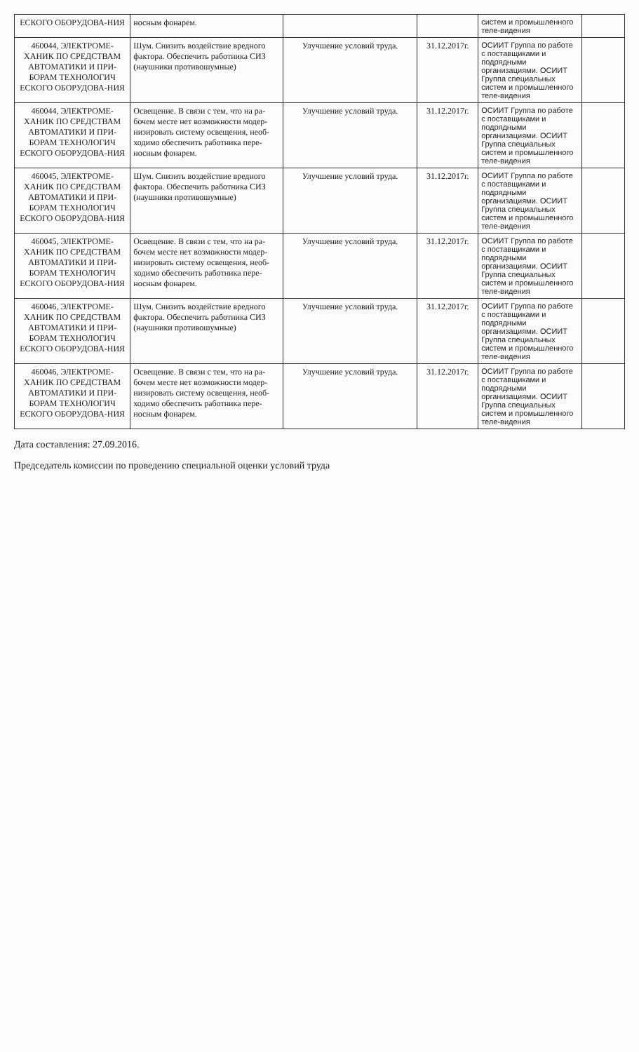| ЕСКОГО ОБОРУДОВА-НИЯ | носным фонарем. | | | систем и промышленного теле-видения | |
| 460044, ЭЛЕКТРОМЕ-ХАНИК ПО СРЕДСТВАМ АВТОМАТИКИ И ПРИ-БОРАМ ТЕХНОЛОГИЧ ЕСКОГО ОБОРУДОВА-НИЯ | Шум. Снизить воздействие вредного фактора. Обеспечить работника СИЗ (наушники противошумные) | Улучшение условий труда. | 31.12.2017г. | ОСИИТ Группа по работе с поставщиками и подрядными организациями. ОСИИТ Группа специальных систем и промышленного теле-видения | |
| 460044, ЭЛЕКТРОМЕ-ХАНИК ПО СРЕДСТВАМ АВТОМАТИКИ И ПРИ-БОРАМ ТЕХНОЛОГИЧ ЕСКОГО ОБОРУДОВА-НИЯ | Освещение. В связи с тем, что на ра-бочем месте нет возможности модер-низировать систему освещения, необ-ходимо обеспечить работника пере-носным фонарем. | Улучшение условий труда. | 31.12.2017г. | ОСИИТ Группа по работе с поставщиками и подрядными организациями. ОСИИТ Группа специальных систем и промышленного теле-видения | |
| 460045, ЭЛЕКТРОМЕ-ХАНИК ПО СРЕДСТВАМ АВТОМАТИКИ И ПРИ-БОРАМ ТЕХНОЛОГИЧ ЕСКОГО ОБОРУДОВА-НИЯ | Шум. Снизить воздействие вредного фактора. Обеспечить работника СИЗ (наушники противошумные) | Улучшение условий труда. | 31.12.2017г. | ОСИИТ Группа по работе с поставщиками и подрядными организациями. ОСИИТ Группа специальных систем и промышленного теле-видения | |
| 460045, ЭЛЕКТРОМЕ-ХАНИК ПО СРЕДСТВАМ АВТОМАТИКИ И ПРИ-БОРАМ ТЕХНОЛОГИЧ ЕСКОГО ОБОРУДОВА-НИЯ | Освещение. В связи с тем, что на ра-бочем месте нет возможности модер-низировать систему освещения, необ-ходимо обеспечить работника пере-носным фонарем. | Улучшение условий труда. | 31.12.2017г. | ОСИИТ Группа по работе с поставщиками и подрядными организациями. ОСИИТ Группа специальных систем и промышленного теле-видения | |
| 460046, ЭЛЕКТРОМЕ-ХАНИК ПО СРЕДСТВАМ АВТОМАТИКИ И ПРИ-БОРАМ ТЕХНОЛОГИЧ ЕСКОГО ОБОРУДОВА-НИЯ | Шум. Снизить воздействие вредного фактора. Обеспечить работника СИЗ (наушники противошумные) | Улучшение условий труда. | 31.12.2017г. | ОСИИТ Группа по работе с поставщиками и подрядными организациями. ОСИИТ Группа специальных систем и промышленного теле-видения | |
| 460046, ЭЛЕКТРОМЕ-ХАНИК ПО СРЕДСТВАМ АВТОМАТИКИ И ПРИ-БОРАМ ТЕХНОЛОГИЧ ЕСКОГО ОБОРУДОВА-НИЯ | Освещение. В связи с тем, что на ра-бочем месте нет возможности модер-низировать систему освещения, необ-ходимо обеспечить работника пере-носным фонарем. | Улучшение условий труда. | 31.12.2017г. | ОСИИТ Группа по работе с поставщиками и подрядными организациями. ОСИИТ Группа специальных систем и промышленного теле-видения | |
Дата составления: 27.09.2016.
Председатель комиссии по проведению специальной оценки условий труда